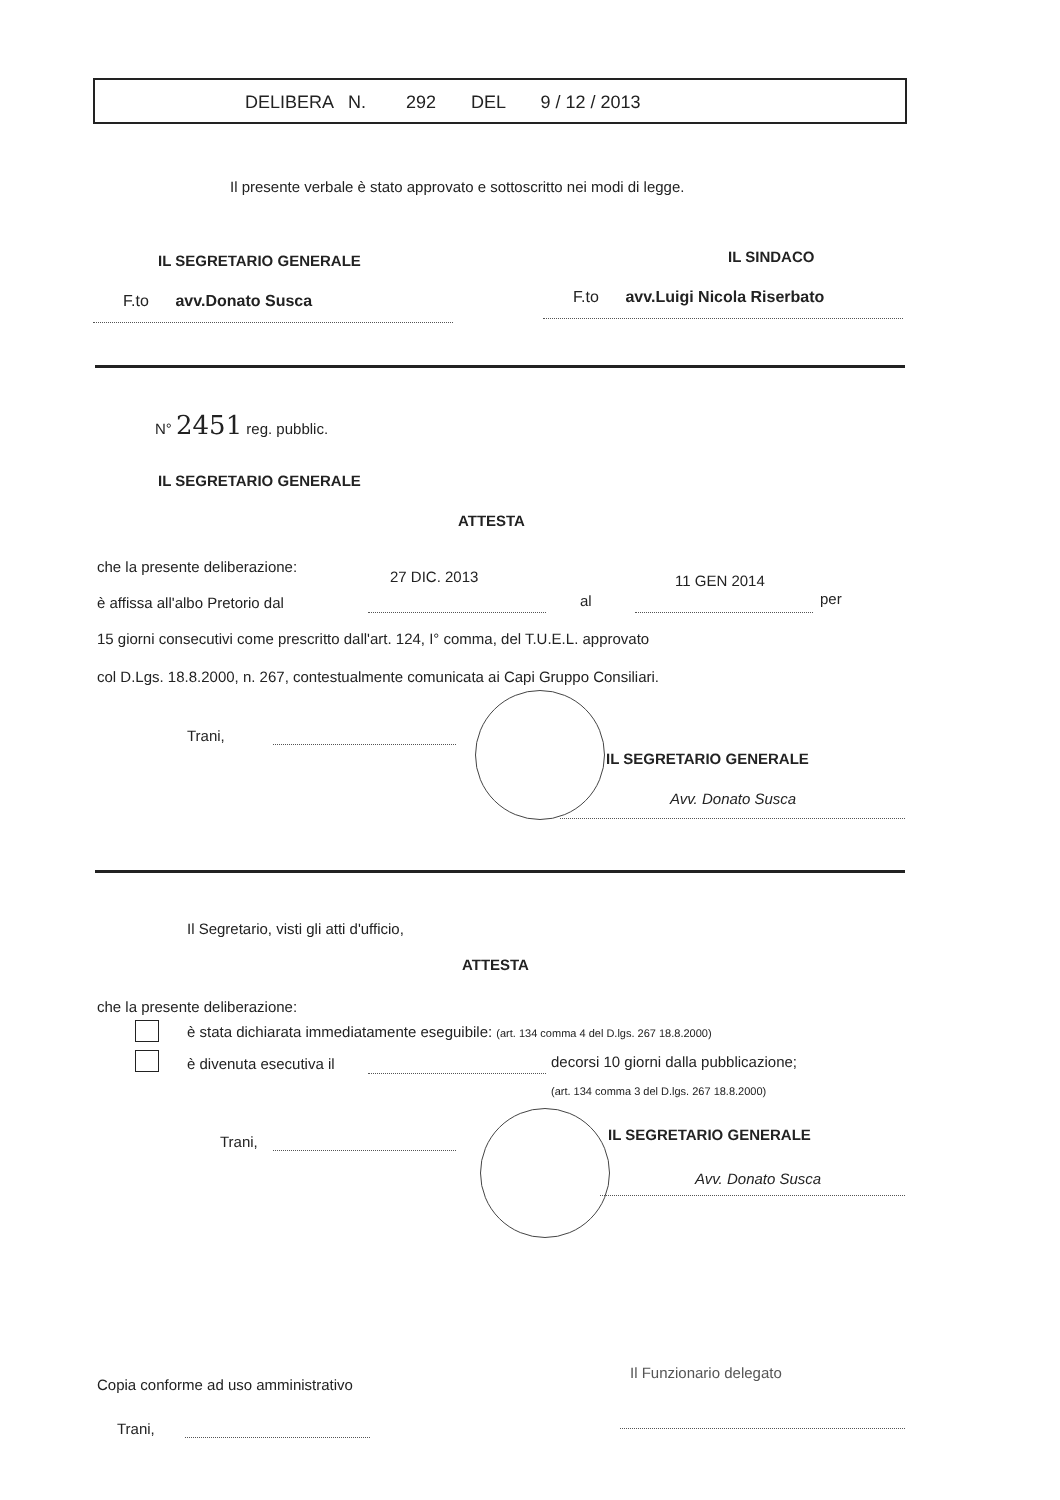DELIBERA N. 292 DEL 9 / 12 / 2013
Il presente verbale è stato approvato e sottoscritto nei modi di legge.
IL SEGRETARIO GENERALE IL SINDACO
F.to avv.Donato Susca F.to avv.Luigi Nicola Riserbato
N° 2451 reg. pubblic.
IL SEGRETARIO GENERALE
ATTESTA
che la presente deliberazione:
27 DIC. 2013 11 GEN 2014
è affissa all'albo Pretorio dal al per
15 giorni consecutivi come prescritto dall'art. 124, I° comma, del T.U.E.L. approvato
col D.Lgs. 18.8.2000, n. 267, contestualmente comunicata ai Capi Gruppo Consiliari.
Trani,
IL SEGRETARIO GENERALE
Avv. Donato Susca
Il Segretario, visti gli atti d'ufficio,
ATTESTA
che la presente deliberazione:
è stata dichiarata immediatamente eseguibile: (art. 134 comma 4 del D.lgs. 267 18.8.2000)
è divenuta esecutiva il decorsi 10 giorni dalla pubblicazione;
(art. 134 comma 3 del D.lgs. 267 18.8.2000)
Trani, IL SEGRETARIO GENERALE
Avv. Donato Susca
Copia conforme ad uso amministrativo
Trani,
Il Funzionario delegato